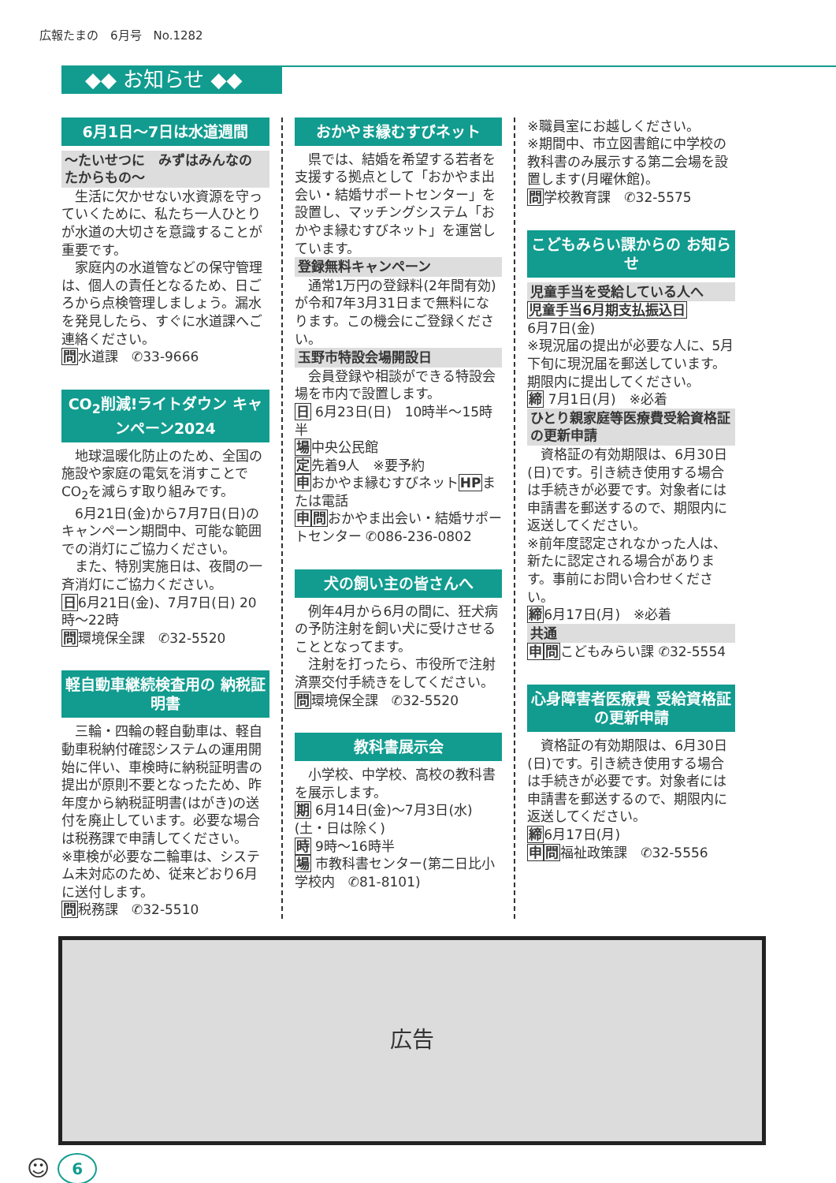広報たまの　6月号　No.1282
◆◆ お知らせ ◆◆
6月1日～7日は水道週間
～たいせつに　みずはみんなの たからもの～
　生活に欠かせない水資源を守っていくために、私たち一人ひとりが水道の大切さを意識することが重要です。
　家庭内の水道管などの保守管理は、個人の責任となるため、日ごろから点検管理しましょう。漏水を発見したら、すぐに水道課へご連絡ください。
問水道課　✆33-9666
CO<sub>2</sub>削減!ライトダウン キャンペーン2024
　地球温暖化防止のため、全国の施設や家庭の電気を消すことでCO<sub>2</sub>を減らす取り組みです。
　6月21日(金)から7月7日(日)のキャンペーン期間中、可能な範囲での消灯にご協力ください。
　また、特別実施日は、夜間の一斉消灯にご協力ください。
日6月21日(金)、7月7日(日) 20時～22時
問環境保全課　✆32-5520
軽自動車継続検査用の 納税証明書
　三輪・四輪の軽自動車は、軽自動車税納付確認システムの運用開始に伴い、車検時に納税証明書の提出が原則不要となったため、昨年度から納税証明書(はがき)の送付を廃止しています。必要な場合は税務課で申請してください。
※車検が必要な二輪車は、システム未対応のため、従来どおり6月に送付します。
問税務課　✆32-5510
おかやま縁むすびネット
　県では、結婚を希望する若者を支援する拠点として「おかやま出会い・結婚サポートセンター」を設置し、マッチングシステム「おかやま縁むすびネット」を運営しています。
登録無料キャンペーン
　通常1万円の登録料(2年間有効)が令和7年3月31日まで無料になります。この機会にご登録ください。
玉野市特設会場開設日
　会員登録や相談ができる特設会場を市内で設置します。
日 6月23日(日)　10時半～15時半
場中央公民館
定先着9人　※要予約
申おかやま縁むすびネットHPまたは電話
申問おかやま出会い・結婚サポートセンター ✆086-236-0802
犬の飼い主の皆さんへ
　例年4月から6月の間に、狂犬病の予防注射を飼い犬に受けさせることとなってます。
　注射を打ったら、市役所で注射済票交付手続きをしてください。
問環境保全課　✆32-5520
教科書展示会
　小学校、中学校、高校の教科書を展示します。
期 6月14日(金)～7月3日(水)(土・日は除く)
時 9時～16時半
場 市教科書センター(第二日比小学校内　✆81-8101)
※職員室にお越しください。
※期間中、市立図書館に中学校の教科書のみ展示する第二会場を設置します(月曜休館)。
問学校教育課　✆32-5575
こどもみらい課からの お知らせ
児童手当を受給している人へ
児童手当6月期支払振込日
6月7日(金)
※現況届の提出が必要な人に、5月下旬に現況届を郵送しています。期限内に提出してください。
締 7月1日(月)　※必着
ひとり親家庭等医療費受給資格証の更新申請
　資格証の有効期限は、6月30日(日)です。引き続き使用する場合は手続きが必要です。対象者には申請書を郵送するので、期限内に返送してください。
※前年度認定されなかった人は、新たに認定される場合があります。事前にお問い合わせください。
締6月17日(月)　※必着
共通
申問こどもみらい課 ✆32-5554
心身障害者医療費 受給資格証の更新申請
　資格証の有効期限は、6月30日(日)です。引き続き使用する場合は手続きが必要です。対象者には申請書を郵送するので、期限内に返送してください。
締6月17日(月)
申問福祉政策課　✆32-5556
広告
☺
6